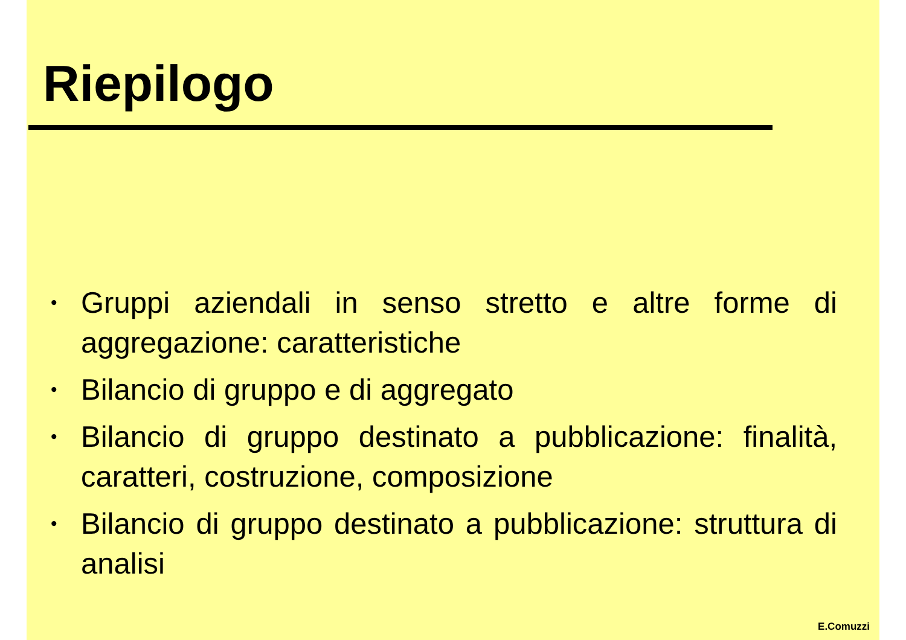Riepilogo
• Gruppi aziendali in senso stretto e altre forme di aggregazione: caratteristiche
• Bilancio di gruppo e di aggregato
• Bilancio di gruppo destinato a pubblicazione: finalità, caratteri, costruzione, composizione
• Bilancio di gruppo destinato a pubblicazione: struttura di analisi
E.Comuzzi